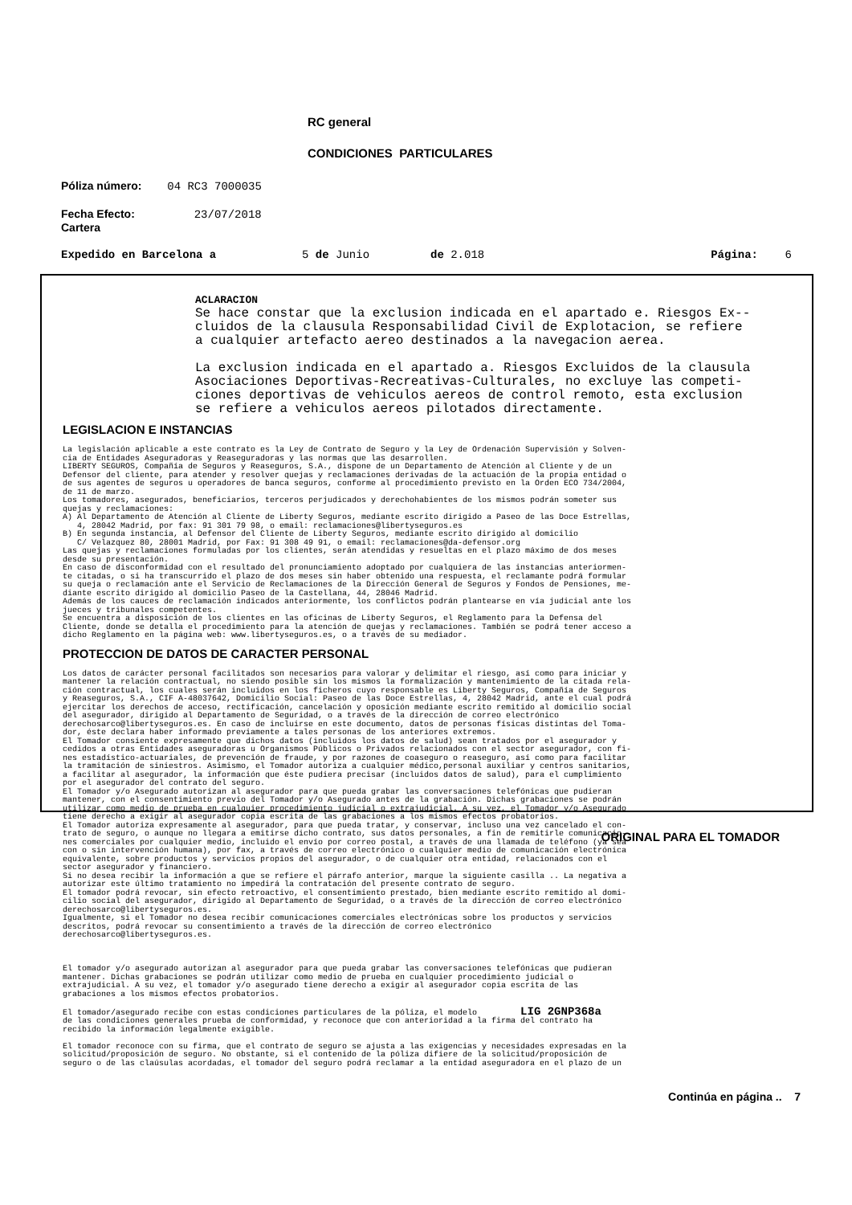RC general
CONDICIONES PARTICULARES
Póliza número: 04 RC3 7000035
Fecha Efecto: 23/07/2018
Cartera
Expedido en Barcelona a 5 de Junio de 2.018 Página: 6
ACLARACION Se hace constar que la exclusion indicada en el apartado e. Riesgos Ex-- cluidos de la clausula Responsabilidad Civil de Explotacion, se refiere a cualquier artefacto aereo destinados a la navegacion aerea. La exclusion indicada en el apartado a. Riesgos Excluidos de la clausula Asociaciones Deportivas-Recreativas-Culturales, no excluye las competi- ciones deportivas de vehiculos aereos de control remoto, esta exclusion se refiere a vehiculos aereos pilotados directamente.
LEGISLACION E INSTANCIAS
La legislación aplicable a este contrato es la Ley de Contrato de Seguro y la Ley de Ordenación Supervisión y Solven- cia de Entidades Aseguradoras y Reaseguradoras y las normas que las desarrollen. LIBERTY SEGUROS, Compañía de Seguros y Reaseguros, S.A., dispone de un Departamento de Atención al Cliente y de un Defensor del cliente, para atender y resolver quejas y reclamaciones derivadas de la actuación de la propia entidad o de sus agentes de seguros u operadores de banca seguros, conforme al procedimiento previsto en la Orden ECO 734/2004, de 11 de marzo. Los tomadores, asegurados, beneficiarios, terceros perjudicados y derechohabientes de los mismos podrán someter sus quejas y reclamaciones: A) Al Departamento de Atención al Cliente de Liberty Seguros, mediante escrito dirigido a Paseo de las Doce Estrellas, 4, 28042 Madrid, por fax: 91 301 79 98, o email: reclamaciones@libertyseguros.es B) En segunda instancia, al Defensor del Cliente de Liberty Seguros, mediante escrito dirigido al domicilio C/ Velazquez 80, 28001 Madrid, por Fax: 91 308 49 91, o email: reclamaciones@da-defensor.org Las quejas y reclamaciones formuladas por los clientes, serán atendidas y resueltas en el plazo máximo de dos meses desde su presentación. En caso de disconformidad con el resultado del pronunciamiento adoptado por cualquiera de las instancias anteriormen- te citadas, o si ha transcurrido el plazo de dos meses sin haber obtenido una respuesta, el reclamante podrá formular su queja o reclamación ante el Servicio de Reclamaciones de la Dirección General de Seguros y Fondos de Pensiones, me- diante escrito dirigido al domicilio Paseo de la Castellana, 44, 28046 Madrid. Además de los cauces de reclamación indicados anteriormente, los conflictos podrán plantearse en vía judicial ante los jueces y tribunales competentes. Se encuentra a disposición de los clientes en las oficinas de Liberty Seguros, el Reglamento para la Defensa del Cliente, donde se detalla el procedimiento para la atención de quejas y reclamaciones. También se podrá tener acceso a dicho Reglamento en la página web: www.libertyseguros.es, o a través de su mediador.
PROTECCION DE DATOS DE CARACTER PERSONAL
Los datos de carácter personal facilitados son necesarios para valorar y delimitar el riesgo, así como para iniciar y mantener la relación contractual, no siendo posible sin los mismos la formalización y mantenimiento de la citada rela- ción contractual, los cuales serán incluidos en los ficheros cuyo responsable es Liberty Seguros, Compañía de Seguros y Reaseguros, S.A., CIF A-48037642, Domicilio Social: Paseo de las Doce Estrellas, 4, 28042 Madrid, ante el cual podrá ejercitar los derechos de acceso, rectificación, cancelación y oposición mediante escrito remitido al domicilio social del asegurador, dirigido al Departamento de Seguridad, o a través de la dirección de correo electrónico derechosarco@libertyseguros.es. En caso de incluirse en este documento, datos de personas físicas distintas del Toma- dor, éste declara haber informado previamente a tales personas de los anteriores extremos. El Tomador consiente expresamente que dichos datos (incluidos los datos de salud) sean tratados por el asegurador y cedidos a otras Entidades aseguradoras u Organismos Públicos o Privados relacionados con el sector asegurador, con fi- nes estadístico-actuariales, de prevención de fraude, y por razones de coaseguro o reaseguro, así como para facilitar la tramitación de siniestros. Asimismo, el Tomador autoriza a cualquier médico,personal auxiliar y centros sanitarios, a facilitar al asegurador, la información que éste pudiera precisar (incluidos datos de salud), para el cumplimiento por el asegurador del contrato del seguro. El Tomador y/o Asegurado autorizan al asegurador para que pueda grabar las conversaciones telefónicas que pudieran mantener, con el consentimiento previo del Tomador y/o Asegurado antes de la grabación. Dichas grabaciones se podrán utilizar como medio de prueba en cualquier procedimiento judicial o extrajudicial. A su vez, el Tomador y/o Asegurado tiene derecho a exigir al asegurador copia escrita de las grabaciones a los mismos efectos probatorios. El Tomador autoriza expresamente al asegurador, para que pueda tratar, y conservar, incluso una vez cancelado el con- trato de seguro, o aunque no llegara a emitirse dicho contrato, sus datos personales, a fin de remitirle comunicacio- nes comerciales por cualquier medio, incluido el envío por correo postal, a través de una llamada de teléfono (ya sea con o sin intervención humana), por fax, a través de correo electrónico o cualquier medio de comunicación electrónica equivalente, sobre productos y servicios propios del asegurador, o de cualquier otra entidad, relacionados con el sector asegurador y financiero. Si no desea recibir la información a que se refiere el párrafo anterior, marque la siguiente casilla .. La negativa a autorizar este último tratamiento no impedirá la contratación del presente contrato de seguro. El tomador podrá revocar, sin efecto retroactivo, el consentimiento prestado, bien mediante escrito remitido al domi- cilio social del asegurador, dirigido al Departamento de Seguridad, o a través de la dirección de correo electrónico derechosarco@libertyseguros.es. Igualmente, si el Tomador no desea recibir comunicaciones comerciales electrónicas sobre los productos y servicios descritos, podrá revocar su consentimiento a través de la dirección de correo electrónico derechosarco@libertyseguros.es. El tomador y/o asegurado autorizan al asegurador para que pueda grabar las conversaciones telefónicas que pudieran mantener. Dichas grabaciones se podrán utilizar como medio de prueba en cualquier procedimiento judicial o extrajudicial. A su vez, el tomador y/o asegurado tiene derecho a exigir al asegurador copia escrita de las grabaciones a los mismos efectos probatorios. El tomador/asegurado recibe con estas condiciones particulares de la póliza, el modelo LIG 2GNP368a de las condiciones generales prueba de conformidad, y reconoce que con anterioridad a la firma del contrato ha recibido la información legalmente exigible. El tomador reconoce con su firma, que el contrato de seguro se ajusta a las exigencias y necesidades expresadas en la solicitud/proposición de seguro. No obstante, si el contenido de la póliza difiere de la solicitud/proposición de seguro o de las claúsulas acordadas, el tomador del seguro podrá reclamar a la entidad aseguradora en el plazo de un
Continúa en página .. 7
ORIGINAL PARA EL TOMADOR